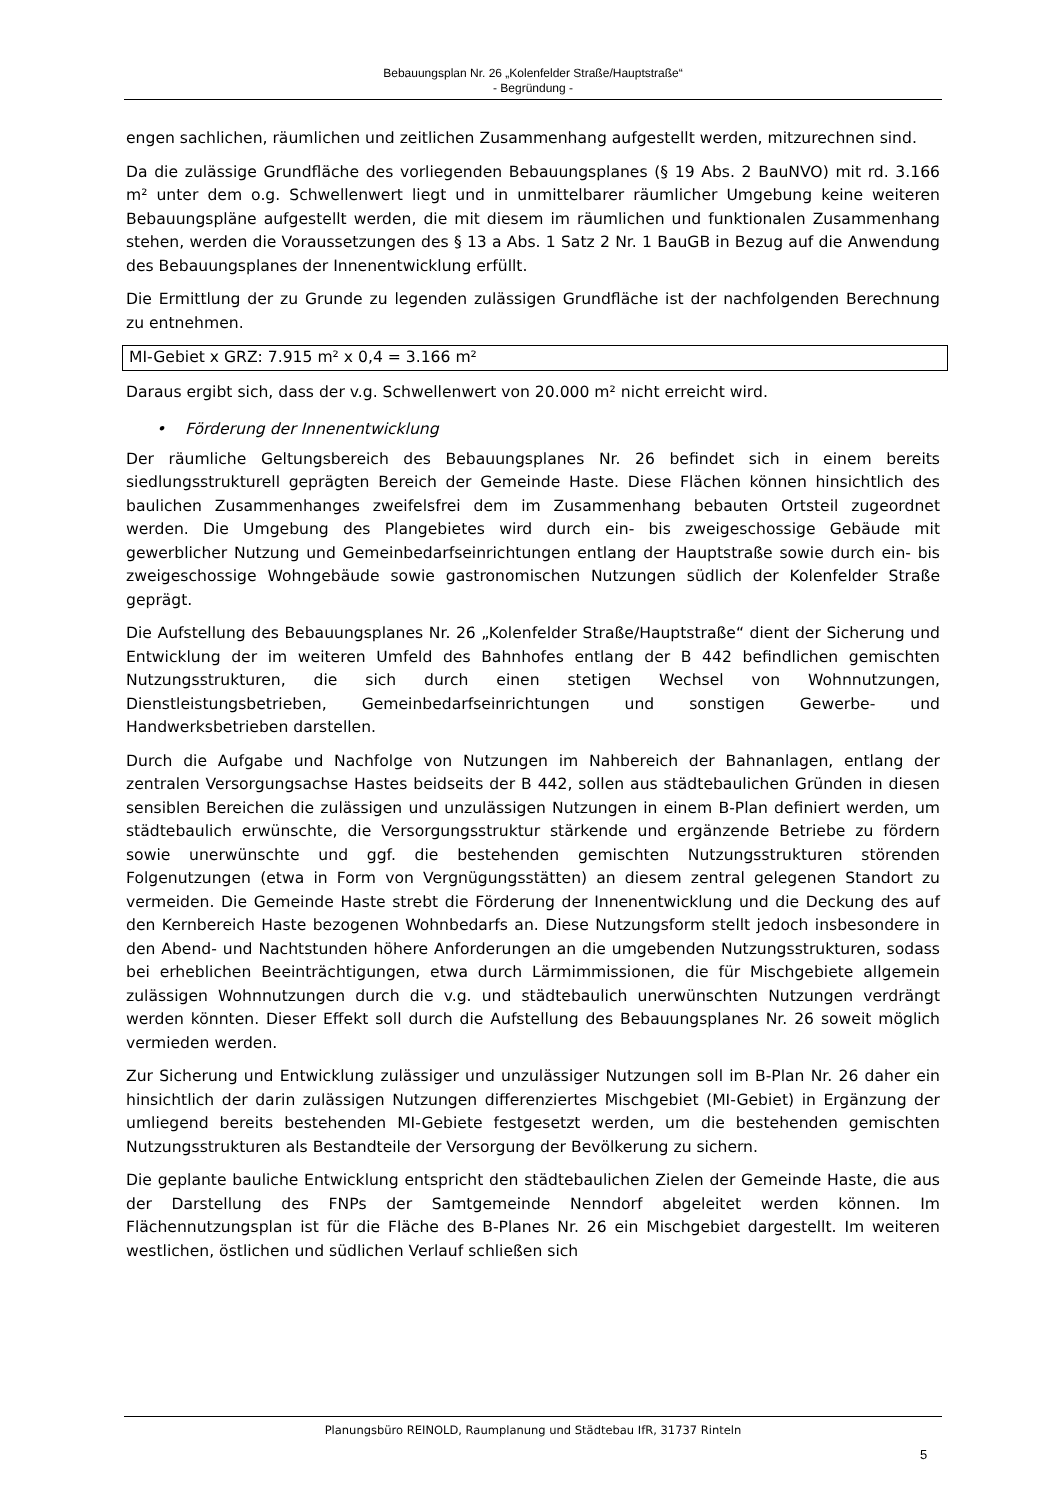Bebauungsplan Nr. 26 „Kolenfelder Straße/Hauptstraße“
- Begründung -
engen sachlichen, räumlichen und zeitlichen Zusammenhang aufgestellt werden, mitzurechnen sind.
Da die zulässige Grundfläche des vorliegenden Bebauungsplanes (§ 19 Abs. 2 BauNVO) mit rd. 3.166 m² unter dem o.g. Schwellenwert liegt und in unmittelbarer räumlicher Umgebung keine weiteren Bebauungspläne aufgestellt werden, die mit diesem im räumlichen und funktionalen Zusammenhang stehen, werden die Voraussetzungen des § 13 a Abs. 1 Satz 2 Nr. 1 BauGB in Bezug auf die Anwendung des Bebauungsplanes der Innenentwicklung erfüllt.
Die Ermittlung der zu Grunde zu legenden zulässigen Grundfläche ist der nachfolgenden Berechnung zu entnehmen.
MI-Gebiet x GRZ: 7.915 m² x 0,4 = 3.166 m²
Daraus ergibt sich, dass der v.g. Schwellenwert von 20.000 m² nicht erreicht wird.
• Förderung der Innenentwicklung
Der räumliche Geltungsbereich des Bebauungsplanes Nr. 26 befindet sich in einem bereits siedlungsstrukturell geprägten Bereich der Gemeinde Haste. Diese Flächen können hinsichtlich des baulichen Zusammenhanges zweifelsfrei dem im Zusammenhang bebauten Ortsteil zugeordnet werden. Die Umgebung des Plangebietes wird durch ein- bis zweigeschossige Gebäude mit gewerblicher Nutzung und Gemeinbedarfseinrichtungen entlang der Hauptstraße sowie durch ein- bis zweigeschossige Wohngebäude sowie gastronomischen Nutzungen südlich der Kolenfelder Straße geprägt.
Die Aufstellung des Bebauungsplanes Nr. 26 „Kolenfelder Straße/Hauptstraße“ dient der Sicherung und Entwicklung der im weiteren Umfeld des Bahnhofes entlang der B 442 befindlichen gemischten Nutzungsstrukturen, die sich durch einen stetigen Wechsel von Wohnnutzungen, Dienstleistungsbetrieben, Gemeinbedarfseinrichtungen und sonstigen Gewerbe- und Handwerksbetrieben darstellen.
Durch die Aufgabe und Nachfolge von Nutzungen im Nahbereich der Bahnanlagen, entlang der zentralen Versorgungsachse Hastes beidseits der B 442, sollen aus städtebaulichen Gründen in diesen sensiblen Bereichen die zulässigen und unzulässigen Nutzungen in einem B-Plan definiert werden, um städtebaulich erwünschte, die Versorgungsstruktur stärkende und ergänzende Betriebe zu fördern sowie unerwünschte und ggf. die bestehenden gemischten Nutzungsstrukturen störenden Folgenutzungen (etwa in Form von Vergnügungsstätten) an diesem zentral gelegenen Standort zu vermeiden. Die Gemeinde Haste strebt die Förderung der Innenentwicklung und die Deckung des auf den Kernbereich Haste bezogenen Wohnbedarfs an. Diese Nutzungsform stellt jedoch insbesondere in den Abend- und Nachtstunden höhere Anforderungen an die umgebenden Nutzungsstrukturen, sodass bei erheblichen Beeinträchtigungen, etwa durch Lärmimmissionen, die für Mischgebiete allgemein zulässigen Wohnnutzungen durch die v.g. und städtebaulich unerwünschten Nutzungen verdrängt werden könnten. Dieser Effekt soll durch die Aufstellung des Bebauungsplanes Nr. 26 soweit möglich vermieden werden.
Zur Sicherung und Entwicklung zulässiger und unzulässiger Nutzungen soll im B-Plan Nr. 26 daher ein hinsichtlich der darin zulässigen Nutzungen differenziertes Mischgebiet (MI-Gebiet) in Ergänzung der umliegend bereits bestehenden MI-Gebiete festgesetzt werden, um die bestehenden gemischten Nutzungsstrukturen als Bestandteile der Versorgung der Bevölkerung zu sichern.
Die geplante bauliche Entwicklung entspricht den städtebaulichen Zielen der Gemeinde Haste, die aus der Darstellung des FNPs der Samtgemeinde Nenndorf abgeleitet werden können. Im Flächennutzungsplan ist für die Fläche des B-Planes Nr. 26 ein Mischgebiet dargestellt. Im weiteren westlichen, östlichen und südlichen Verlauf schließen sich
Planungsbüro REINOLD, Raumplanung und Städtebau IfR, 31737 Rinteln
5